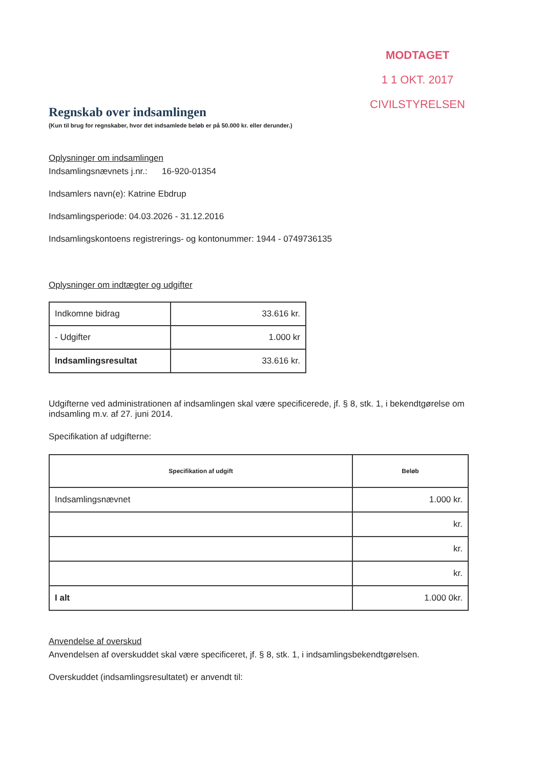MODTAGET
1 1 OKT. 2017
CIVILSTYRELSEN
Regnskab over indsamlingen
(Kun til brug for regnskaber, hvor det indsamlede beløb er på 50.000 kr. eller derunder.)
Oplysninger om indsamlingen
Indsamlingsnævnets j.nr.: 16-920-01354
Indsamlers navn(e): Katrine Ebdrup
Indsamlingsperiode: 04.03.2026 - 31.12.2016
Indsamlingskontoens registrerings- og kontonummer: 1944 - 0749736135
Oplysninger om indtægter og udgifter
| Indkomne bidrag | 33.616 kr. |
| - Udgifter | 1.000 kr |
| Indsamlingsresultat | 33.616 kr. |
Udgifterne ved administrationen af indsamlingen skal være specificerede, jf. § 8, stk. 1, i bekendtgørelse om indsamling m.v. af 27. juni 2014.
Specifikation af udgifterne:
| Specifikation af udgift | Beløb |
| --- | --- |
| Indsamlingsnævnet | 1.000 kr. |
| | kr. |
| | kr. |
| | kr. |
| I alt | 1.000 0kr. |
Anvendelse af overskud
Anvendelsen af overskuddet skal være specificeret, jf. § 8, stk. 1, i indsamlingsbekendtgørelsen.
Overskuddet (indsamlingsresultatet) er anvendt til: